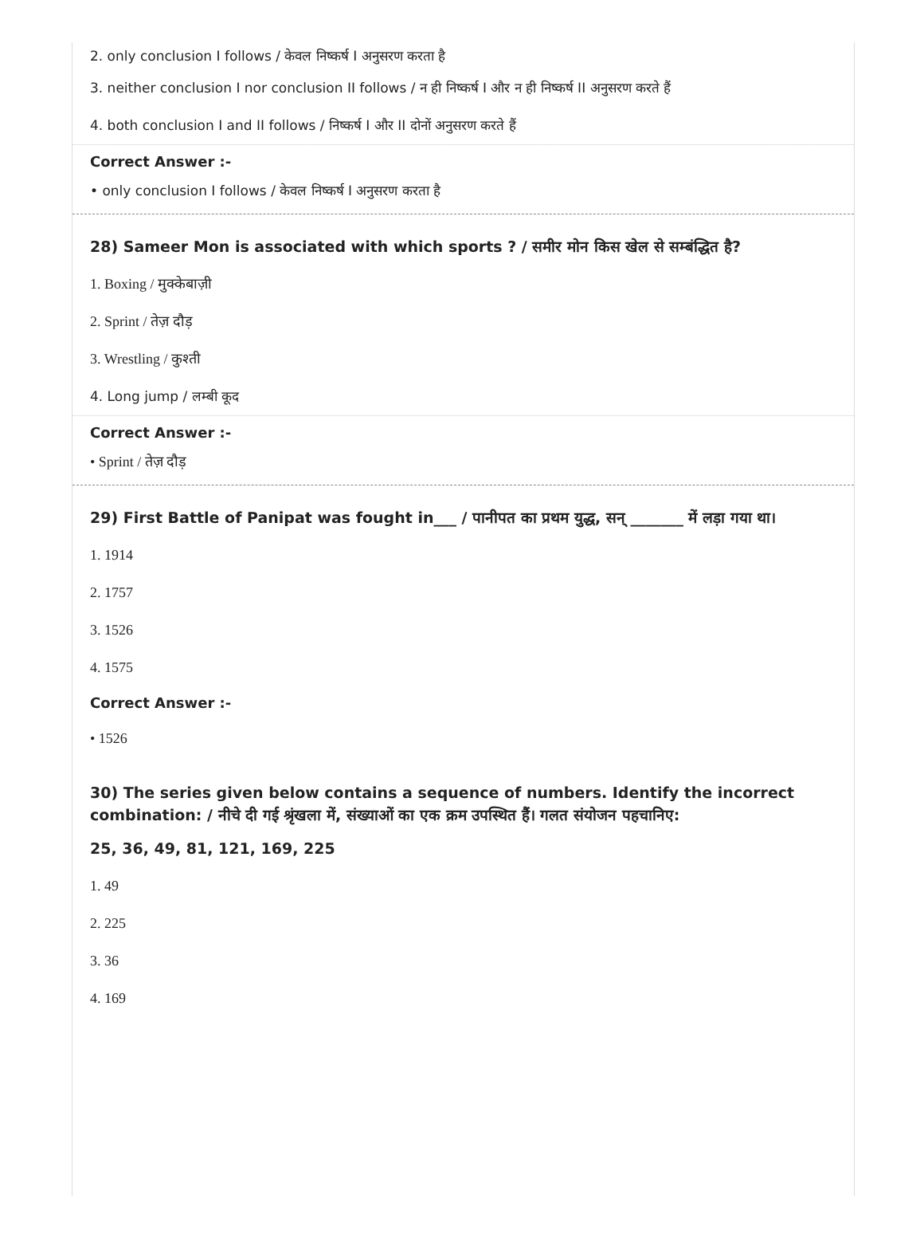2. only conclusion I follows / केवल निष्कर्ष I अनुसरण करता है
3. neither conclusion I nor conclusion II follows / न ही निष्कर्ष I और न ही निष्कर्ष II अनुसरण करते हैं
4. both conclusion I and II follows / निष्कर्ष I और II दोनों अनुसरण करते हैं
Correct Answer :-
• only conclusion I follows / केवल निष्कर्ष I अनुसरण करता है
28) Sameer Mon is associated with which sports ? / समीर मोन किस खेल से सम्बंद्धित है?
1. Boxing / मुक्केबाज़ी
2. Sprint / तेज़ दौड़
3. Wrestling / कुश्ती
4. Long jump / लम्बी कूद
Correct Answer :-
• Sprint / तेज़ दौड़
29) First Battle of Panipat was fought in___ / पानीपत का प्रथम युद्ध, सन् _______ में लड़ा गया था।
1. 1914
2. 1757
3. 1526
4. 1575
Correct Answer :-
• 1526
30) The series given below contains a sequence of numbers. Identify the incorrect combination: / नीचे दी गई श्रृंखला में, संख्याओं का एक क्रम उपस्थित हैं। गलत संयोजन पहचानिए:
25, 36, 49, 81, 121, 169, 225
1. 49
2. 225
3. 36
4. 169